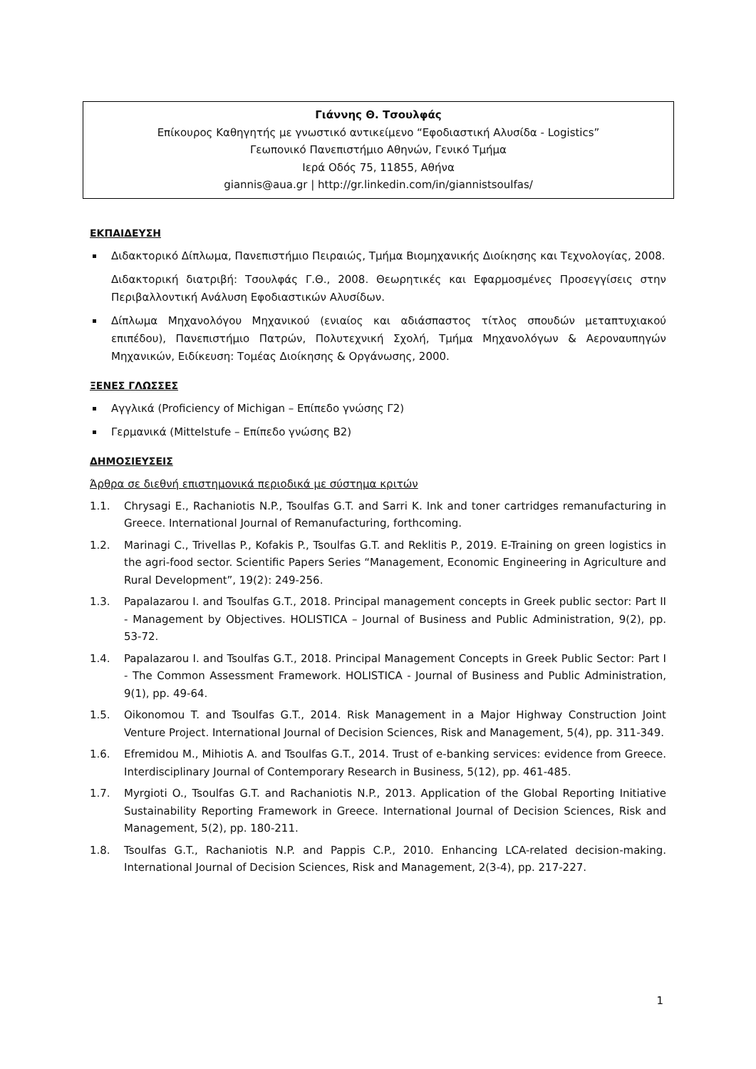Γιάννης Θ. Τσουλφάς
Επίκουρος Καθηγητής με γνωστικό αντικείμενο “Εφοδιαστική Αλυσίδα - Logistics”
Γεωπονικό Πανεπιστήμιο Αθηνών, Γενικό Τμήμα
Ιερά Οδός 75, 11855, Αθήνα
giannis@aua.gr | http://gr.linkedin.com/in/giannistsoulfas/
ΕΚΠΑΙΔΕΥΣΗ
Διδακτορικό Δίπλωμα, Πανεπιστήμιο Πειραιώς, Τμήμα Βιομηχανικής Διοίκησης και Τεχνολογίας, 2008.
Διδακτορική διατριβή: Τσουλφάς Γ.Θ., 2008. Θεωρητικές και Εφαρμοσμένες Προσεγγίσεις στην Περιβαλλοντική Ανάλυση Εφοδιαστικών Αλυσίδων.
Δίπλωμα Μηχανολόγου Μηχανικού (ενιαίος και αδιάσπαστος τίτλος σπουδών μεταπτυχιακού επιπέδου), Πανεπιστήμιο Πατρών, Πολυτεχνική Σχολή, Τμήμα Μηχανολόγων & Αεροναυπηγών Μηχανικών, Ειδίκευση: Τομέας Διοίκησης & Οργάνωσης, 2000.
ΞΕΝΕΣ ΓΛΩΣΣΕΣ
Αγγλικά (Proficiency of Michigan – Επίπεδο γνώσης Γ2)
Γερμανικά (Mittelstufe – Επίπεδο γνώσης Β2)
ΔΗΜΟΣΙΕΥΣΕΙΣ
Άρθρα σε διεθνή επιστημονικά περιοδικά με σύστημα κριτών
1.1. Chrysagi E., Rachaniotis N.P., Tsoulfas G.T. and Sarri K. Ink and toner cartridges remanufacturing in Greece. International Journal of Remanufacturing, forthcoming.
1.2. Marinagi C., Trivellas P., Kofakis P., Tsoulfas G.T. and Reklitis P., 2019. E-Training on green logistics in the agri-food sector. Scientific Papers Series “Management, Economic Engineering in Agriculture and Rural Development”, 19(2): 249-256.
1.3. Papalazarou I. and Tsoulfas G.T., 2018. Principal management concepts in Greek public sector: Part II - Management by Objectives. HOLISTICA – Journal of Business and Public Administration, 9(2), pp. 53-72.
1.4. Papalazarou I. and Tsoulfas G.T., 2018. Principal Management Concepts in Greek Public Sector: Part I - The Common Assessment Framework. HOLISTICA - Journal of Business and Public Administration, 9(1), pp. 49-64.
1.5. Oikonomou T. and Tsoulfas G.T., 2014. Risk Management in a Major Highway Construction Joint Venture Project. International Journal of Decision Sciences, Risk and Management, 5(4), pp. 311-349.
1.6. Efremidou M., Mihiotis A. and Tsoulfas G.T., 2014. Trust of e-banking services: evidence from Greece. Interdisciplinary Journal of Contemporary Research in Business, 5(12), pp. 461-485.
1.7. Myrgioti O., Tsoulfas G.T. and Rachaniotis N.P., 2013. Application of the Global Reporting Initiative Sustainability Reporting Framework in Greece. International Journal of Decision Sciences, Risk and Management, 5(2), pp. 180-211.
1.8. Tsoulfas G.T., Rachaniotis N.P. and Pappis C.P., 2010. Enhancing LCA-related decision-making. International Journal of Decision Sciences, Risk and Management, 2(3-4), pp. 217-227.
1